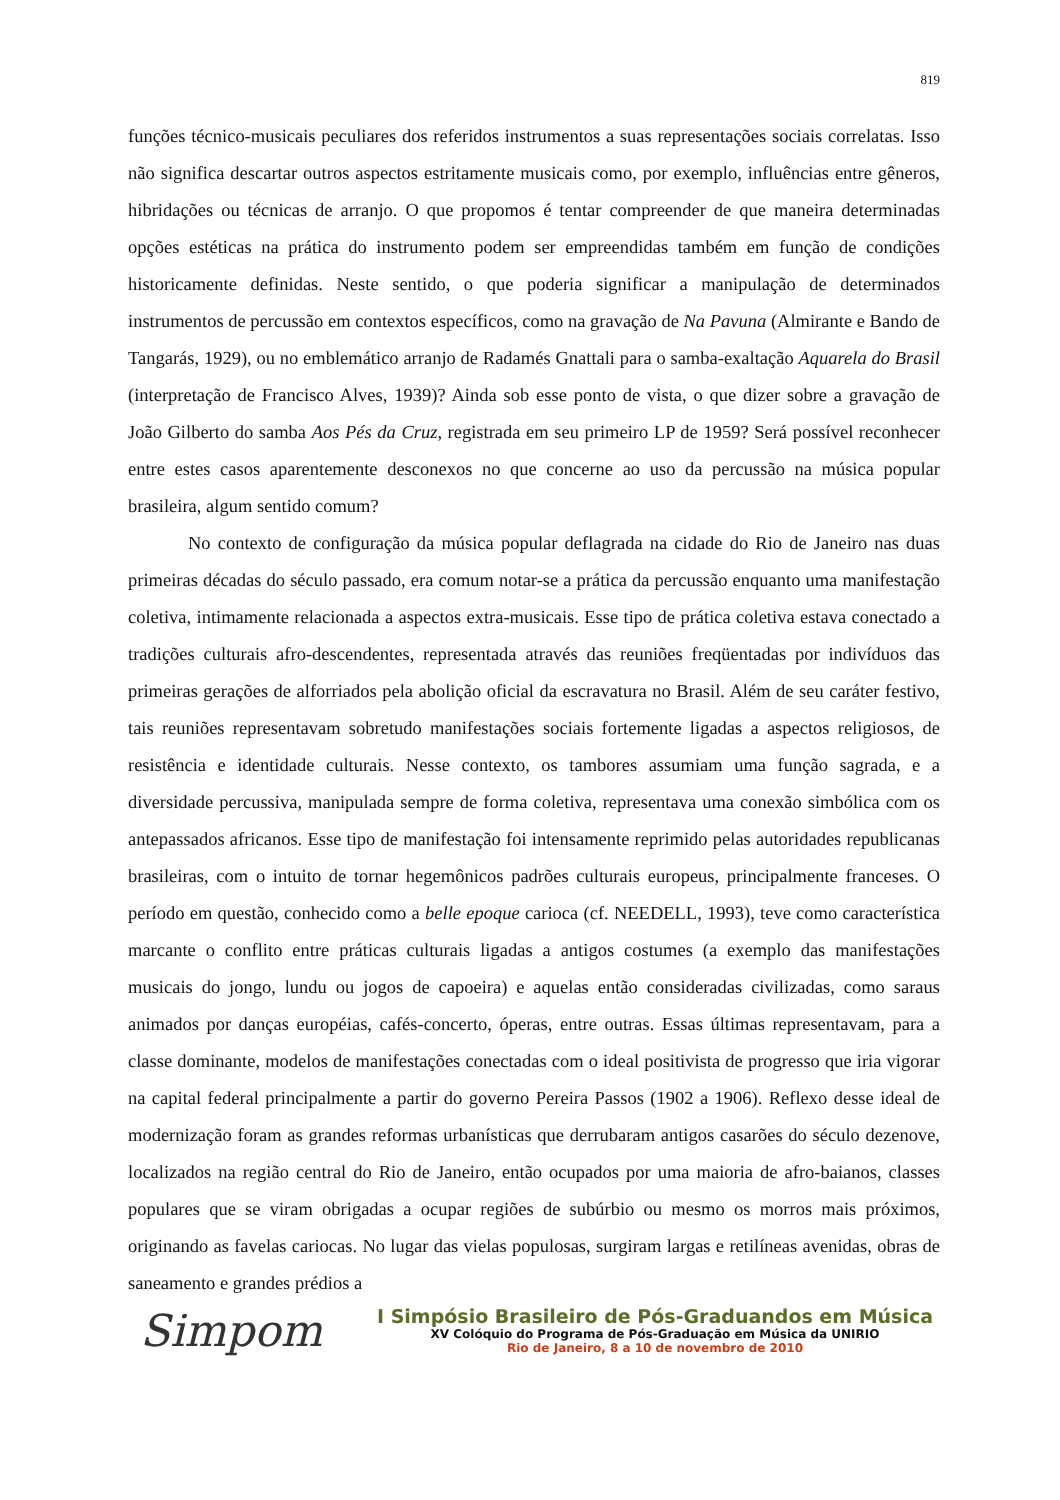819
funções técnico-musicais peculiares dos referidos instrumentos a suas representações sociais correlatas. Isso não significa descartar outros aspectos estritamente musicais como, por exemplo, influências entre gêneros, hibridações ou técnicas de arranjo. O que propomos é tentar compreender de que maneira determinadas opções estéticas na prática do instrumento podem ser empreendidas também em função de condições historicamente definidas. Neste sentido, o que poderia significar a manipulação de determinados instrumentos de percussão em contextos específicos, como na gravação de Na Pavuna (Almirante e Bando de Tangarás, 1929), ou no emblemático arranjo de Radamés Gnattali para o samba-exaltação Aquarela do Brasil (interpretação de Francisco Alves, 1939)? Ainda sob esse ponto de vista, o que dizer sobre a gravação de João Gilberto do samba Aos Pés da Cruz, registrada em seu primeiro LP de 1959? Será possível reconhecer entre estes casos aparentemente desconexos no que concerne ao uso da percussão na música popular brasileira, algum sentido comum?
No contexto de configuração da música popular deflagrada na cidade do Rio de Janeiro nas duas primeiras décadas do século passado, era comum notar-se a prática da percussão enquanto uma manifestação coletiva, intimamente relacionada a aspectos extra-musicais. Esse tipo de prática coletiva estava conectado a tradições culturais afro-descendentes, representada através das reuniões freqüentadas por indivíduos das primeiras gerações de alforriados pela abolição oficial da escravatura no Brasil. Além de seu caráter festivo, tais reuniões representavam sobretudo manifestações sociais fortemente ligadas a aspectos religiosos, de resistência e identidade culturais. Nesse contexto, os tambores assumiam uma função sagrada, e a diversidade percussiva, manipulada sempre de forma coletiva, representava uma conexão simbólica com os antepassados africanos. Esse tipo de manifestação foi intensamente reprimido pelas autoridades republicanas brasileiras, com o intuito de tornar hegemônicos padrões culturais europeus, principalmente franceses. O período em questão, conhecido como a belle epoque carioca (cf. NEEDELL, 1993), teve como característica marcante o conflito entre práticas culturais ligadas a antigos costumes (a exemplo das manifestações musicais do jongo, lundu ou jogos de capoeira) e aquelas então consideradas civilizadas, como saraus animados por danças européias, cafés-concerto, óperas, entre outras. Essas últimas representavam, para a classe dominante, modelos de manifestações conectadas com o ideal positivista de progresso que iria vigorar na capital federal principalmente a partir do governo Pereira Passos (1902 a 1906). Reflexo desse ideal de modernização foram as grandes reformas urbanísticas que derrubaram antigos casarões do século dezenove, localizados na região central do Rio de Janeiro, então ocupados por uma maioria de afro-baianos, classes populares que se viram obrigadas a ocupar regiões de subúrbio ou mesmo os morros mais próximos, originando as favelas cariocas. No lugar das vielas populosas, surgiram largas e retilíneas avenidas, obras de saneamento e grandes prédios a
Simpom
I Simpósio Brasileiro de Pós-Graduandos em Música
XV Colóquio do Programa de Pós-Graduação em Música da UNIRIO
Rio de Janeiro, 8 a 10 de novembro de 2010